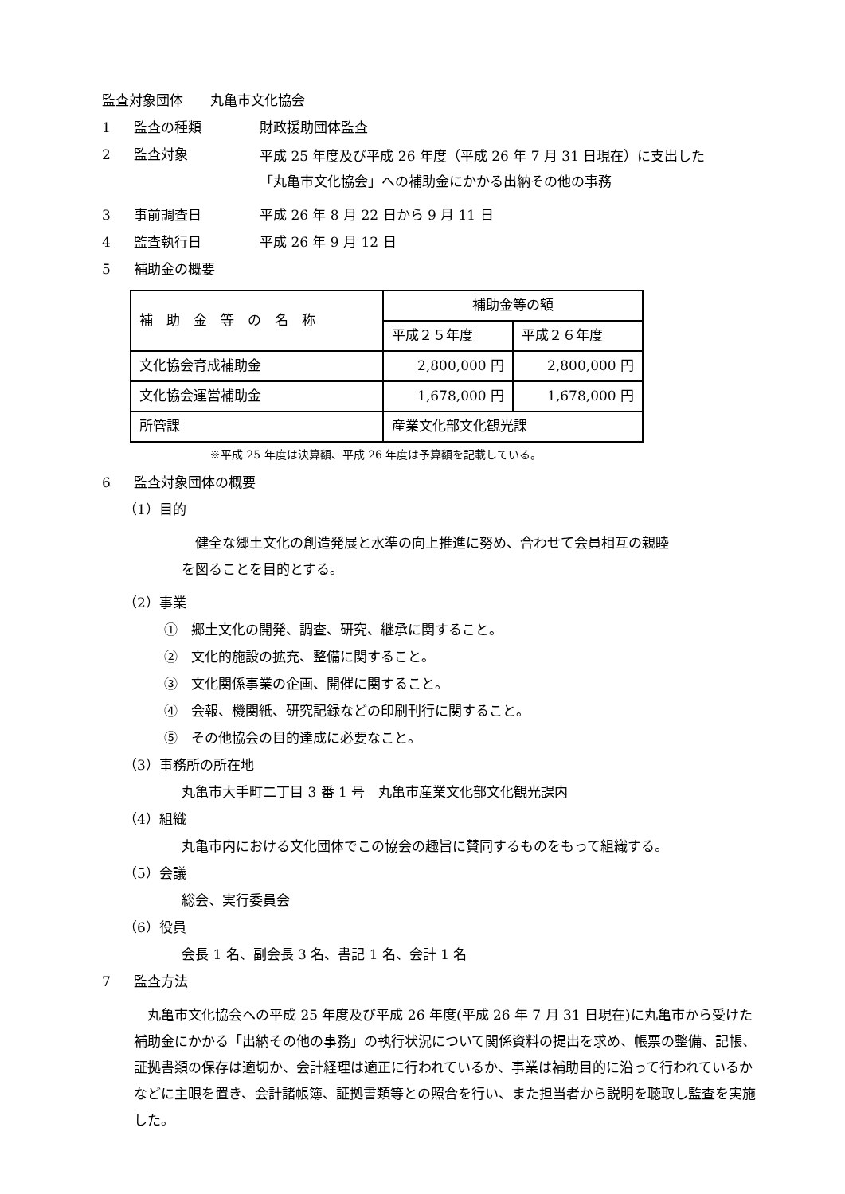監査対象団体　　丸亀市文化協会
1 監査の種類 財政援助団体監査
2 監査対象 平成 25 年度及び平成 26 年度（平成 26 年 7 月 31 日現在）に支出した
「丸亀市文化協会」への補助金にかかる出納その他の事務
3 事前調査日 平成 26 年 8 月 22 日から 9 月 11 日
4 監査執行日 平成 26 年 9 月 12 日
5 補助金の概要
| 補 助 金 等 の 名 称 | 補助金等の額 | |
| | 平成２５年度 | 平成２６年度 |
| 文化協会育成補助金 | 2,800,000 円 | 2,800,000 円 |
| 文化協会運営補助金 | 1,678,000 円 | 1,678,000 円 |
| 所管課 | 産業文化部文化観光課 | |
※平成 25 年度は決算額、平成 26 年度は予算額を記載している。
6 監査対象団体の概要
（1）目的
　健全な郷土文化の創造発展と水準の向上推進に努め、合わせて会員相互の親睦
を図ることを目的とする。
（2）事業
①　郷土文化の開発、調査、研究、継承に関すること。
②　文化的施設の拡充、整備に関すること。
③　文化関係事業の企画、開催に関すること。
④　会報、機関紙、研究記録などの印刷刊行に関すること。
⑤　その他協会の目的達成に必要なこと。
（3）事務所の所在地
丸亀市大手町二丁目 3 番 1 号　丸亀市産業文化部文化観光課内
（4）組織
丸亀市内における文化団体でこの協会の趣旨に賛同するものをもって組織する。
（5）会議
総会、実行委員会
（6）役員
会長 1 名、副会長 3 名、書記 1 名、会計 1 名
7 監査方法
　丸亀市文化協会への平成 25 年度及び平成 26 年度(平成 26 年 7 月 31 日現在)に丸亀市から受けた補助金にかかる「出納その他の事務」の執行状況について関係資料の提出を求め、帳票の整備、記帳、証拠書類の保存は適切か、会計経理は適正に行われているか、事業は補助目的に沿って行われているかなどに主眼を置き、会計諸帳簿、証拠書類等との照合を行い、また担当者から説明を聴取し監査を実施した。